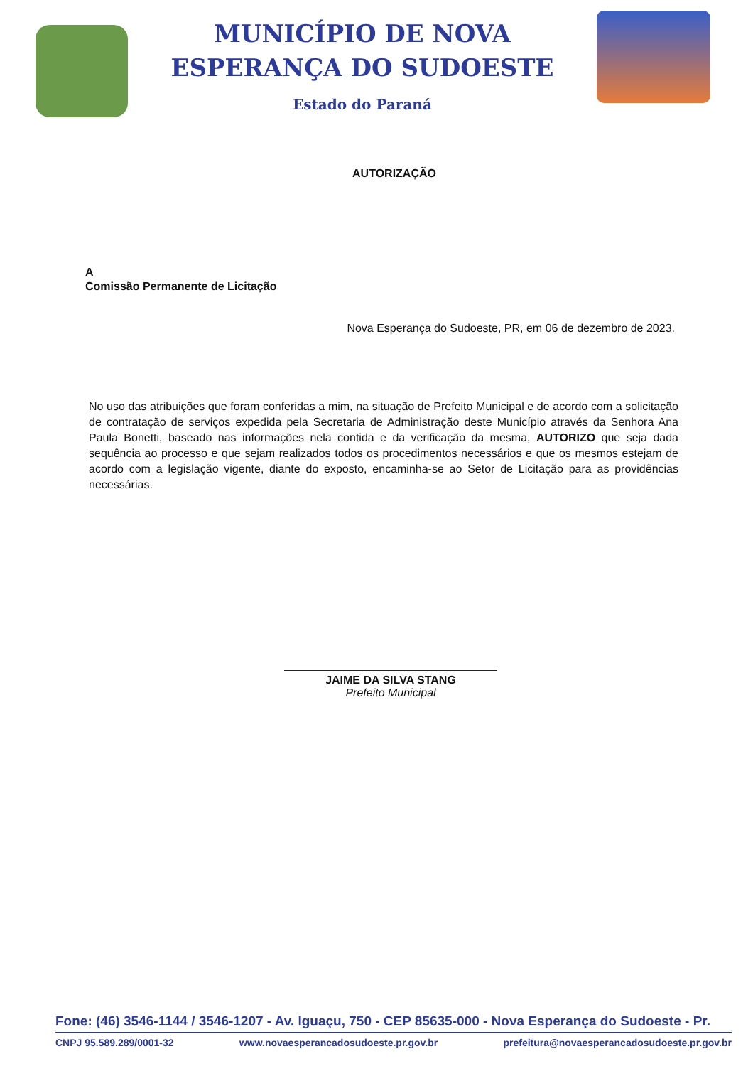MUNICÍPIO DE NOVA
ESPERANÇA DO SUDOESTE
Estado do Paraná
AUTORIZAÇÃO
A
Comissão Permanente de Licitação
Nova Esperança do Sudoeste, PR, em 06 de dezembro de 2023.
No uso das atribuições que foram conferidas a mim, na situação de Prefeito Municipal e de acordo com a solicitação de contratação de serviços expedida pela Secretaria de Administração deste Município através da Senhora Ana Paula Bonetti, baseado nas informações nela contida e da verificação da mesma, AUTORIZO que seja dada sequência ao processo e que sejam realizados todos os procedimentos necessários e que os mesmos estejam de acordo com a legislação vigente, diante do exposto, encaminha-se ao Setor de Licitação para as providências necessárias.
JAIME DA SILVA STANG
Prefeito Municipal
Fone: (46) 3546-1144 / 3546-1207 - Av. Iguaçu, 750 - CEP 85635-000 - Nova Esperança do Sudoeste - Pr.
CNPJ 95.589.289/0001-32 www.novaesperancadosudoeste.pr.gov.br prefeitura@novaesperancadosudoeste.pr.gov.br